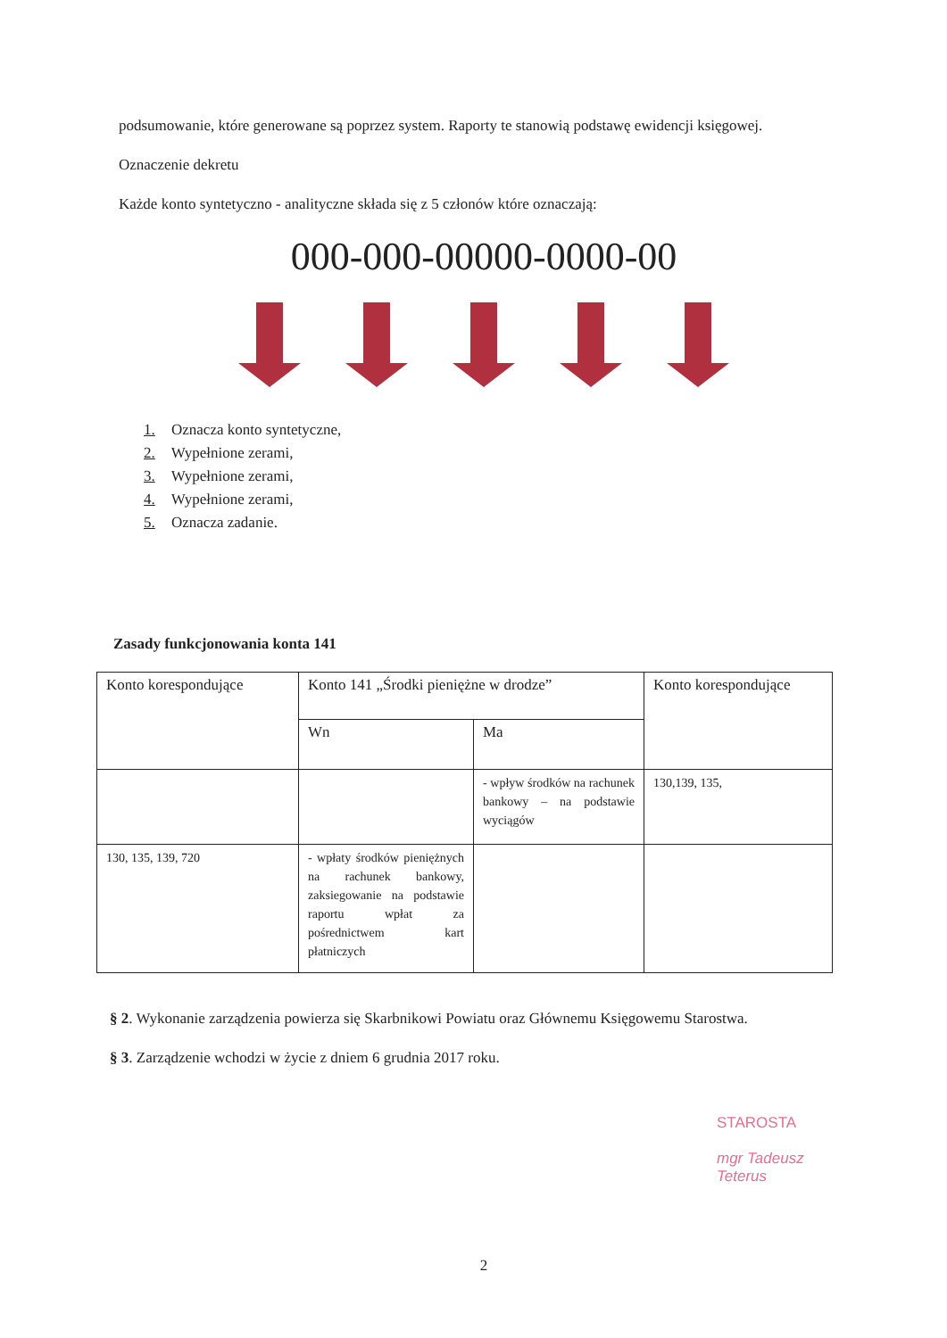podsumowanie, które generowane są poprzez system. Raporty te stanowią podstawę ewidencji księgowej.
Oznaczenie dekretu
Każde konto syntetyczno - analityczne składa się z 5 członów które oznaczają:
000-000-00000-0000-00
1. Oznacza konto syntetyczne,
2. Wypełnione zerami,
3. Wypełnione zerami,
4. Wypełnione zerami,
5. Oznacza zadanie.
Zasady funkcjonowania konta 141
| Konto korespondujące | Konto 141 „Środki pieniężne w drodze” | | Konto korespondujące |
| | Wn | Ma | |
| | | - wpływ środków na rachunek bankowy – na podstawie wyciągów | 130,139, 135, |
| 130, 135, 139, 720 | - wpłaty środków pieniężnych na rachunek bankowy, zaksiegowanie na podstawie raportu wpłat za pośrednictwem kart płatniczych | | |
§ 2. Wykonanie zarządzenia powierza się Skarbnikowi Powiatu oraz Głównemu Księgowemu Starostwa.
§ 3. Zarządzenie wchodzi w życie z dniem 6 grudnia 2017 roku.
STAROSTA
mgr Tadeusz Teterus
2